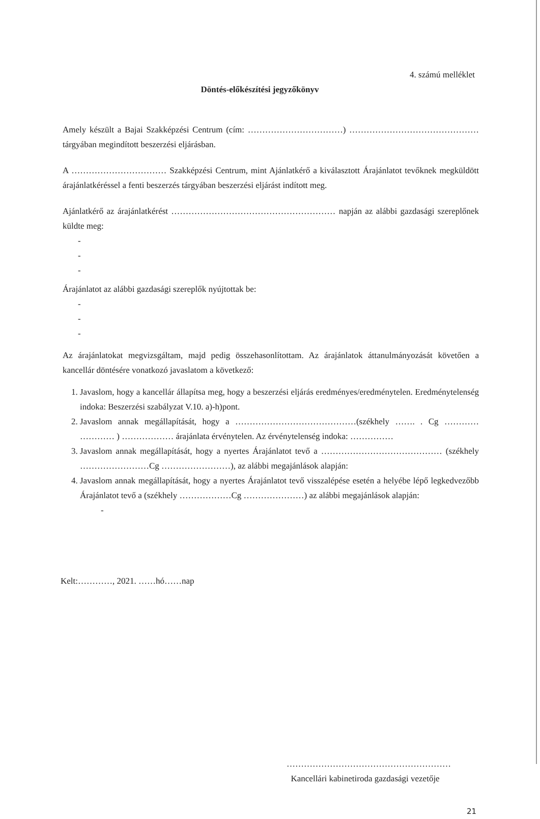4. számú melléklet
Döntés-előkészítési jegyzőkönyv
Amely készült a Bajai Szakképzési Centrum (cím: ……………………………) ……………………………………… tárgyában megindított beszerzési eljárásban.
A …………………………… Szakképzési Centrum, mint Ajánlatkérő a kiválasztott Árajánlatot tevőknek megküldött árajánlatkéréssel a fenti beszerzés tárgyában beszerzési eljárást indított meg.
Ajánlatkérő az árajánlatkérést ………………………………………………… napján az alábbi gazdasági szereplőnek küldte meg:
-
-
-
Árajánlatot az alábbi gazdasági szereplők nyújtottak be:
-
-
-
Az árajánlatokat megvizsgáltam, majd pedig összehasonlítottam. Az árajánlatok áttanulmányozását követően a kancellár döntésére vonatkozó javaslatom a következő:
1. Javaslom, hogy a kancellár állapítsa meg, hogy a beszerzési eljárás eredményes/eredménytelen. Eredménytelenség indoka: Beszerzési szabályzat V.10. a)-h)pont.
2. Javaslom annak megállapítását, hogy a ……………………………………(székhely ……. . Cg ………… ………… ) ……………… árajánlata érvénytelen. Az érvénytelenség indoka: ……………
3. Javaslom annak megállapítását, hogy a nyertes Árajánlatot tevő a …………………………………… (székhely ……………………Cg ……………………), az alábbi megajánlások alapján:
4. Javaslom annak megállapítását, hogy a nyertes Árajánlatot tevő visszalépése esetén a helyébe lépő legkedvezőbb Árajánlatot tevő a (székhely ………………Cg …………………) az alábbi megajánlások alapján:
-
Kelt:…………, 2021. ……hó……nap
…………………………………………………
Kancellári kabinetiroda gazdasági vezetője
21